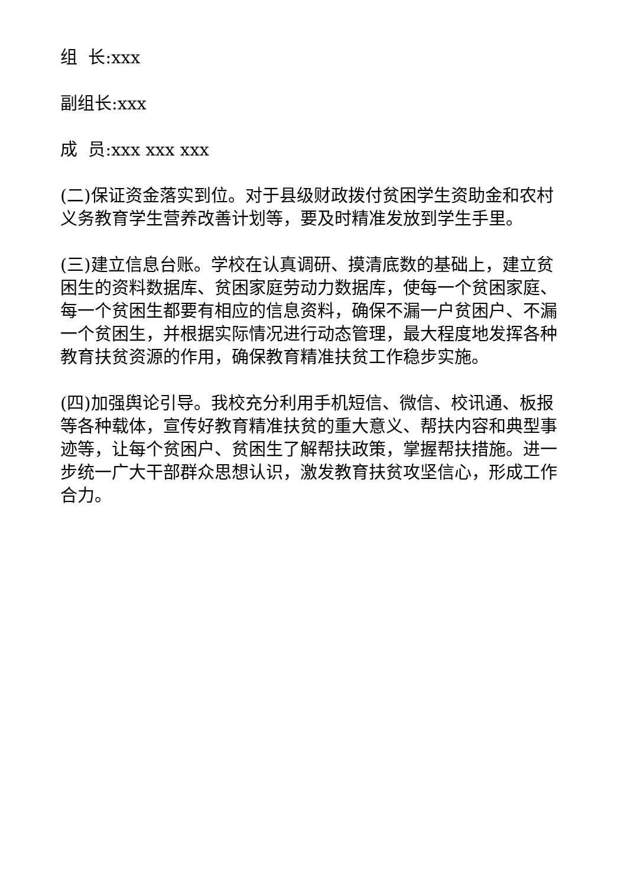组 长:xxx
副组长:xxx
成 员:xxx xxx xxx
(二)保证资金落实到位。对于县级财政拨付贫困学生资助金和农村义务教育学生营养改善计划等，要及时精准发放到学生手里。
(三)建立信息台账。学校在认真调研、摸清底数的基础上，建立贫困生的资料数据库、贫困家庭劳动力数据库，使每一个贫困家庭、每一个贫困生都要有相应的信息资料，确保不漏一户贫困户、不漏一个贫困生，并根据实际情况进行动态管理，最大程度地发挥各种教育扶贫资源的作用，确保教育精准扶贫工作稳步实施。
(四)加强舆论引导。我校充分利用手机短信、微信、校讯通、板报等各种载体，宣传好教育精准扶贫的重大意义、帮扶内容和典型事迹等，让每个贫困户、贫困生了解帮扶政策，掌握帮扶措施。进一步统一广大干部群众思想认识，激发教育扶贫攻坚信心，形成工作合力。